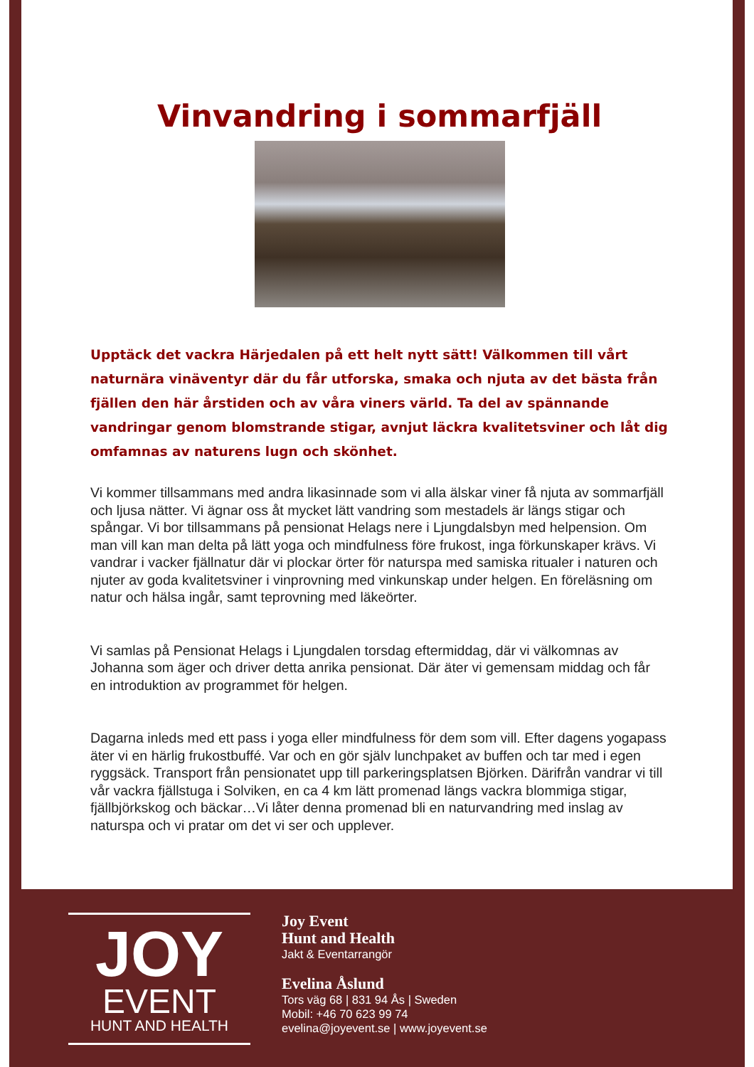Vinvandring i sommarfjäll
Upptäck det vackra Härjedalen på ett helt nytt sätt! Välkommen till vårt naturnära vinäventyr där du får utforska, smaka och njuta av det bästa från fjällen den här årstiden och av våra viners värld. Ta del av spännande vandringar genom blomstrande stigar, avnjut läckra kvalitetsviner och låt dig omfamnas av naturens lugn och skönhet.
Vi kommer tillsammans med andra likasinnade som vi alla älskar viner få njuta av sommarfjäll och ljusa nätter. Vi ägnar oss åt mycket lätt vandring som mestadels är längs stigar och spångar. Vi bor tillsammans på pensionat Helags nere i Ljungdalsbyn med helpension. Om man vill kan man delta på lätt yoga och mindfulness före frukost, inga förkunskaper krävs. Vi vandrar i vacker fjällnatur där vi plockar örter för naturspa med samiska ritualer i naturen och njuter av goda kvalitetsviner i vinprovning med vinkunskap under helgen. En föreläsning om natur och hälsa ingår, samt teprovning med läkeörter.
Vi samlas på Pensionat Helags i Ljungdalen torsdag eftermiddag, där vi välkomnas av Johanna som äger och driver detta anrika pensionat. Där äter vi gemensam middag och får en introduktion av programmet för helgen.
Dagarna inleds med ett pass i yoga eller mindfulness för dem som vill. Efter dagens yogapass äter vi en härlig frukostbuffé. Var och en gör själv lunchpaket av buffen och tar med i egen ryggsäck. Transport från pensionatet upp till parkeringsplatsen Björken. Därifrån vandrar vi till vår vackra fjällstuga i Solviken, en ca 4 km lätt promenad längs vackra blommiga stigar, fjällbjörkskog och bäckar…Vi låter denna promenad bli en naturvandring med inslag av naturspa och vi pratar om det vi ser och upplever.
JOY
EVENT
HUNT AND HEALTH
Joy Event
Hunt and Health
Jakt & Eventarrangör
Evelina Åslund
Tors väg 68 | 831 94 Ås | Sweden
Mobil: +46 70 623 99 74
evelina@joyevent.se | www.joyevent.se